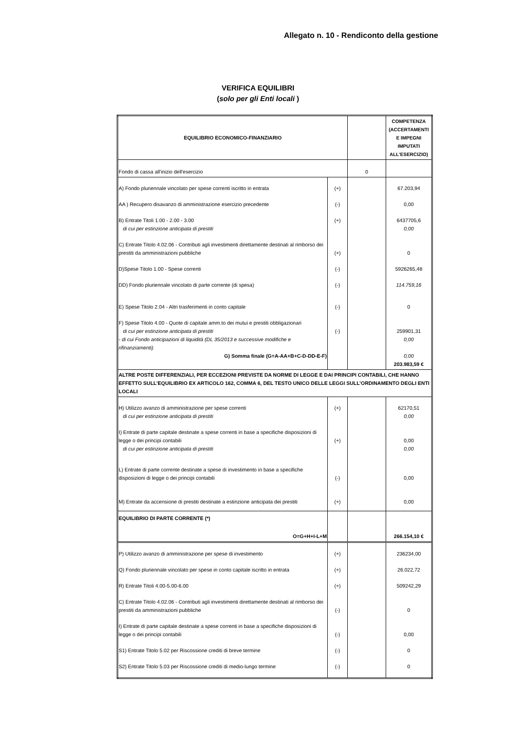Allegato n. 10 - Rendiconto della gestione
VERIFICA EQUILIBRI
(solo per gli Enti locali )
| EQUILIBRIO ECONOMICO-FINANZIARIO | | | COMPETENZA (ACCERTAMENTI E IMPEGNI IMPUTATI ALL'ESERCIZIO) |
| --- | --- | --- | --- |
| Fondo di cassa all'inizio dell'esercizio | | 0 | |
| A) Fondo pluriennale vincolato per spese correnti iscritto in entrata | (+) | | 67.203,94 |
| AA ) Recupero disavanzo di amministrazione esercizio precedente | (-) | | 0,00 |
| B) Entrate Titoli 1.00 - 2.00 - 3.00 di cui per estinzione anticipata di prestiti | (+) | | 6437705,6 0,00 |
| C) Entrate Titolo 4.02.06 - Contributi agli investimenti direttamente destinati al rimborso dei prestiti da amministrazioni pubbliche | (+) | | 0 |
| D)Spese Titolo 1.00 - Spese correnti | (-) | | 5926265,48 |
| DD) Fondo pluriennale vincolato di parte corrente (di spesa) | (-) | | 114.759,16 |
| E) Spese Titolo 2.04 - Altri trasferimenti in conto capitale | (-) | | 0 |
| F) Spese Titolo 4.00 - Quote di capitale amm.to dei mutui e prestiti obbligazionari di cui per estinzione anticipata di prestiti - di cui Fondo anticipazioni di liquidità (DL 35/2013 e successive modifiche e rifinanziamenti) G) Somma finale (G=A-AA+B+C-D-DD-E-F) | (-) | | 259901,31 0,00 0,00 203.983,59 € |
| ALTRE POSTE DIFFERENZIALI, PER ECCEZIONI PREVISTE DA NORME DI LEGGE E DAI PRINCIPI CONTABILI, CHE HANNO EFFETTO SULL’EQUILIBRIO EX ARTICOLO 162, COMMA 6, DEL TESTO UNICO DELLE LEGGI SULL’ORDINAMENTO DEGLI ENTI LOCALI | | | |
| H) Utilizzo avanzo di amministrazione per spese correnti di cui per estinzione anticipata di prestiti | (+) | | 62170,51 0,00 |
| I) Entrate di parte capitale destinate a spese correnti in base a specifiche disposizioni di legge o dei principi contabili di cui per estinzione anticipata di prestiti | (+) | | 0,00 0,00 |
| L) Entrate di parte corrente destinate a spese di investimento in base a specifiche disposizioni di legge o dei principi contabili | (-) | | 0,00 |
| M) Entrate da accensione di prestiti destinate a estinzione anticipata dei prestiti | (+) | | 0,00 |
| EQUILIBRIO DI PARTE CORRENTE (*) O=G+H+I-L+M | | | 266.154,10 € |
| P) Utilizzo avanzo di amministrazione per spese di investimento | (+) | | 236234,00 |
| Q) Fondo pluriennale vincolato per spese in conto capitale iscritto in entrata | (+) | | 26.022,72 |
| R) Entrate Titoli 4.00-5.00-6.00 | (+) | | 509242,29 |
| C) Entrate Titolo 4.02.06 - Contributi agli investimenti direttamente destinati al rimborso dei prestiti da amministrazioni pubbliche | (-) | | 0 |
| I) Entrate di parte capitale destinate a spese correnti in base a specifiche disposizioni di legge o dei principi contabili | (-) | | 0,00 |
| S1) Entrate Titolo 5.02 per Riscossione crediti di breve termine | (-) | | 0 |
| S2) Entrate Titolo 5.03 per Riscossione crediti di medio-lungo termine | (-) | | 0 |